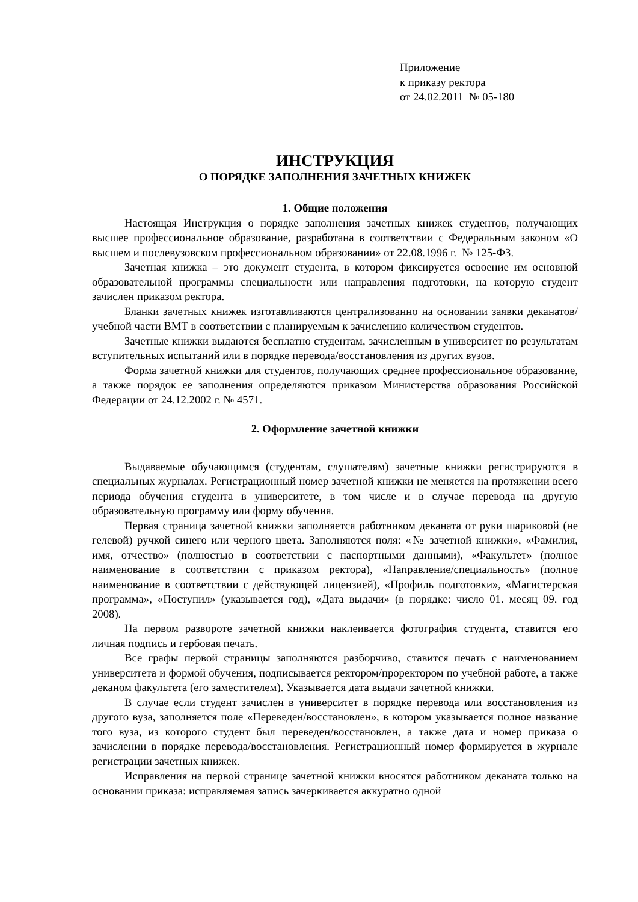Приложение
к приказу ректора
от 24.02.2011 № 05-180
ИНСТРУКЦИЯ
О ПОРЯДКЕ ЗАПОЛНЕНИЯ ЗАЧЕТНЫХ КНИЖЕК
1. Общие положения
Настоящая Инструкция о порядке заполнения зачетных книжек студентов, получающих высшее профессиональное образование, разработана в соответствии с Федеральным законом «О высшем и послевузовском профессиональном образовании» от 22.08.1996 г. № 125-ФЗ.
Зачетная книжка – это документ студента, в котором фиксируется освоение им основной образовательной программы специальности или направления подготовки, на которую студент зачислен приказом ректора.
Бланки зачетных книжек изготавливаются централизованно на основании заявки деканатов/учебной части ВМТ в соответствии с планируемым к зачислению количеством студентов.
Зачетные книжки выдаются бесплатно студентам, зачисленным в университет по результатам вступительных испытаний или в порядке перевода/восстановления из других вузов.
Форма зачетной книжки для студентов, получающих среднее профессиональное образование, а также порядок ее заполнения определяются приказом Министерства образования Российской Федерации от 24.12.2002 г. № 4571.
2. Оформление зачетной книжки
Выдаваемые обучающимся (студентам, слушателям) зачетные книжки регистрируются в специальных журналах. Регистрационный номер зачетной книжки не меняется на протяжении всего периода обучения студента в университете, в том числе и в случае перевода на другую образовательную программу или форму обучения.
Первая страница зачетной книжки заполняется работником деканата от руки шариковой (не гелевой) ручкой синего или черного цвета. Заполняются поля: «№ зачетной книжки», «Фамилия, имя, отчество» (полностью в соответствии с паспортными данными), «Факультет» (полное наименование в соответствии с приказом ректора), «Направление/специальность» (полное наименование в соответствии с действующей лицензией), «Профиль подготовки», «Магистерская программа», «Поступил» (указывается год), «Дата выдачи» (в порядке: число 01. месяц 09. год 2008).
На первом развороте зачетной книжки наклеивается фотография студента, ставится его личная подпись и гербовая печать.
Все графы первой страницы заполняются разборчиво, ставится печать с наименованием университета и формой обучения, подписывается ректором/проректором по учебной работе, а также деканом факультета (его заместителем). Указывается дата выдачи зачетной книжки.
В случае если студент зачислен в университет в порядке перевода или восстановления из другого вуза, заполняется поле «Переведен/восстановлен», в котором указывается полное название того вуза, из которого студент был переведен/восстановлен, а также дата и номер приказа о зачислении в порядке перевода/восстановления. Регистрационный номер формируется в журнале регистрации зачетных книжек.
Исправления на первой странице зачетной книжки вносятся работником деканата только на основании приказа: исправляемая запись зачеркивается аккуратно одной